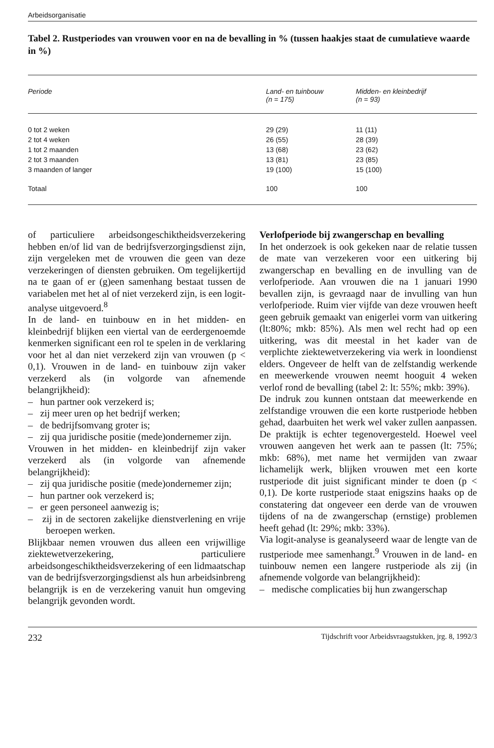Arbeidsorganisatie
Tabel 2. Rustperiodes van vrouwen voor en na de bevalling in % (tussen haakjes staat de cumulatieve waarde in %)
| Periode | Land- en tuinbouw (n = 175) | Midden- en kleinbedrijf (n = 93) |
| --- | --- | --- |
| 0 tot 2 weken | 29 (29) | 11 (11) |
| 2 tot 4 weken | 26 (55) | 28 (39) |
| 1 tot 2 maanden | 13 (68) | 23 (62) |
| 2 tot 3 maanden | 13 (81) | 23 (85) |
| 3 maanden of langer | 19 (100) | 15 (100) |
| Totaal | 100 | 100 |
of particuliere arbeidsongeschiktheidsverzekering hebben en/of lid van de bedrijfsverzorgingsdienst zijn, zijn vergeleken met de vrouwen die geen van deze verzekeringen of diensten gebruiken. Om tegelijkertijd na te gaan of er (g)een samenhang bestaat tussen de variabelen met het al of niet verzekerd zijn, is een logit-analyse uitgevoerd.<sup>8</sup>
In de land- en tuinbouw en in het midden- en kleinbedrijf blijken een viertal van de eerdergenoemde kenmerken significant een rol te spelen in de verklaring voor het al dan niet verzekerd zijn van vrouwen (p < 0,1). Vrouwen in de land- en tuinbouw zijn vaker verzekerd als (in volgorde van afnemende belangrijkheid):
– hun partner ook verzekerd is;
– zij meer uren op het bedrijf werken;
– de bedrijfsomvang groter is;
– zij qua juridische positie (mede)ondernemer zijn.
Vrouwen in het midden- en kleinbedrijf zijn vaker verzekerd als (in volgorde van afnemende belangrijkheid):
– zij qua juridische positie (mede)ondernemer zijn;
– hun partner ook verzekerd is;
– er geen personeel aanwezig is;
– zij in de sectoren zakelijke dienstverlening en vrije beroepen werken.
Blijkbaar nemen vrouwen dus alleen een vrijwillige ziektewetverzekering, particuliere arbeidsongeschiktheidsverzekering of een lidmaatschap van de bedrijfsverzorgingsdienst als hun arbeidsinbreng belangrijk is en de verzekering vanuit hun omgeving belangrijk gevonden wordt.
Verlofperiode bij zwangerschap en bevalling
In het onderzoek is ook gekeken naar de relatie tussen de mate van verzekeren voor een uitkering bij zwangerschap en bevalling en de invulling van de verlofperiode. Aan vrouwen die na 1 januari 1990 bevallen zijn, is gevraagd naar de invulling van hun verlofperiode. Ruim vier vijfde van deze vrouwen heeft geen gebruik gemaakt van enigerlei vorm van uitkering (lt:80%; mkb: 85%). Als men wel recht had op een uitkering, was dit meestal in het kader van de verplichte ziektewetverzekering via werk in loondienst elders. Ongeveer de helft van de zelfstandig werkende en meewerkende vrouwen neemt hooguit 4 weken verlof rond de bevalling (tabel 2: lt: 55%; mkb: 39%).
De indruk zou kunnen ontstaan dat meewerkende en zelfstandige vrouwen die een korte rustperiode hebben gehad, daarbuiten het werk wel vaker zullen aanpassen. De praktijk is echter tegenovergesteld. Hoewel veel vrouwen aangeven het werk aan te passen (lt: 75%; mkb: 68%), met name het vermijden van zwaar lichamelijk werk, blijken vrouwen met een korte rustperiode dit juist significant minder te doen (p < 0,1). De korte rustperiode staat enigszins haaks op de constatering dat ongeveer een derde van de vrouwen tijdens of na de zwangerschap (ernstige) problemen heeft gehad (lt: 29%; mkb: 33%).
Via logit-analyse is geanalyseerd waar de lengte van de rustperiode mee samenhangt.<sup>9</sup> Vrouwen in de land- en tuinbouw nemen een langere rustperiode als zij (in afnemende volgorde van belangrijkheid):
– medische complicaties bij hun zwangerschap
232 Tijdschrift voor Arbeidsvraagstukken, jrg. 8, 1992/3